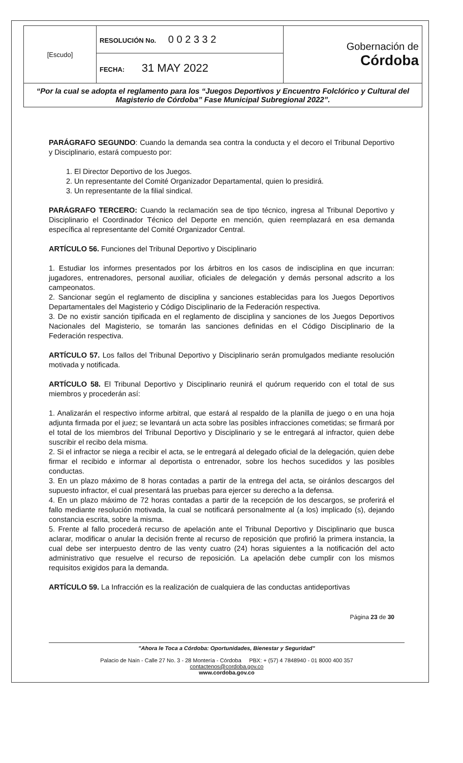| [Escudo] | RESOLUCIÓN No. 0 0 2 3 3 2 | Gobernación de Córdoba |
| | FECHA: 31 MAY 2022 | |
| “Por la cual se adopta el reglamento para los “Juegos Deportivos y Encuentro Folclórico y Cultural del Magisterio de Córdoba” Fase Municipal Subregional 2022”. | | |
PARÁGRAFO SEGUNDO: Cuando la demanda sea contra la conducta y el decoro el Tribunal Deportivo y Disciplinario, estará compuesto por:
1. El Director Deportivo de los Juegos.
2. Un representante del Comité Organizador Departamental, quien lo presidirá.
3. Un representante de la filial sindical.
PARÁGRAFO TERCERO: Cuando la reclamación sea de tipo técnico, ingresa al Tribunal Deportivo y Disciplinario el Coordinador Técnico del Deporte en mención, quien reemplazará en esa demanda específica al representante del Comité Organizador Central.
ARTÍCULO 56. Funciones del Tribunal Deportivo y Disciplinario
1. Estudiar los informes presentados por los árbitros en los casos de indisciplina en que incurran: jugadores, entrenadores, personal auxiliar, oficiales de delegación y demás personal adscrito a los campeonatos.
2. Sancionar según el reglamento de disciplina y sanciones establecidas para los Juegos Deportivos Departamentales del Magisterio y Código Disciplinario de la Federación respectiva.
3. De no existir sanción tipificada en el reglamento de disciplina y sanciones de los Juegos Deportivos Nacionales del Magisterio, se tomarán las sanciones definidas en el Código Disciplinario de la Federación respectiva.
ARTÍCULO 57. Los fallos del Tribunal Deportivo y Disciplinario serán promulgados mediante resolución motivada y notificada.
ARTÍCULO 58. El Tribunal Deportivo y Disciplinario reunirá el quórum requerido con el total de sus miembros y procederán así:
1. Analizarán el respectivo informe arbitral, que estará al respaldo de la planilla de juego o en una hoja adjunta firmada por el juez; se levantará un acta sobre las posibles infracciones cometidas; se firmará por el total de los miembros del Tribunal Deportivo y Disciplinario y se le entregará al infractor, quien debe suscribir el recibo dela misma.
2. Si el infractor se niega a recibir el acta, se le entregará al delegado oficial de la delegación, quien debe firmar el recibido e informar al deportista o entrenador, sobre los hechos sucedidos y las posibles conductas.
3. En un plazo máximo de 8 horas contadas a partir de la entrega del acta, se oiránlos descargos del supuesto infractor, el cual presentará las pruebas para ejercer su derecho a la defensa.
4. En un plazo máximo de 72 horas contadas a partir de la recepción de los descargos, se proferirá el fallo mediante resolución motivada, la cual se notificará personalmente al (a los) implicado (s), dejando constancia escrita, sobre la misma.
5. Frente al fallo procederá recurso de apelación ante el Tribunal Deportivo y Disciplinario que busca aclarar, modificar o anular la decisión frente al recurso de reposición que profirió la primera instancia, la cual debe ser interpuesto dentro de las venty cuatro (24) horas siguientes a la notificación del acto administrativo que resuelve el recurso de reposición. La apelación debe cumplir con los mismos requisitos exigidos para la demanda.
ARTÍCULO 59. La Infracción es la realización de cualquiera de las conductas antideportivas
Página 23 de 30
"Ahora le Toca a Córdoba: Oportunidades, Bienestar y Seguridad"
Palacio de Naín - Calle 27 No. 3 - 28 Montería - Córdoba PBX: + (57) 4 7848940 - 01 8000 400 357
contactenos@cordoba.gov.co
www.cordoba.gov.co